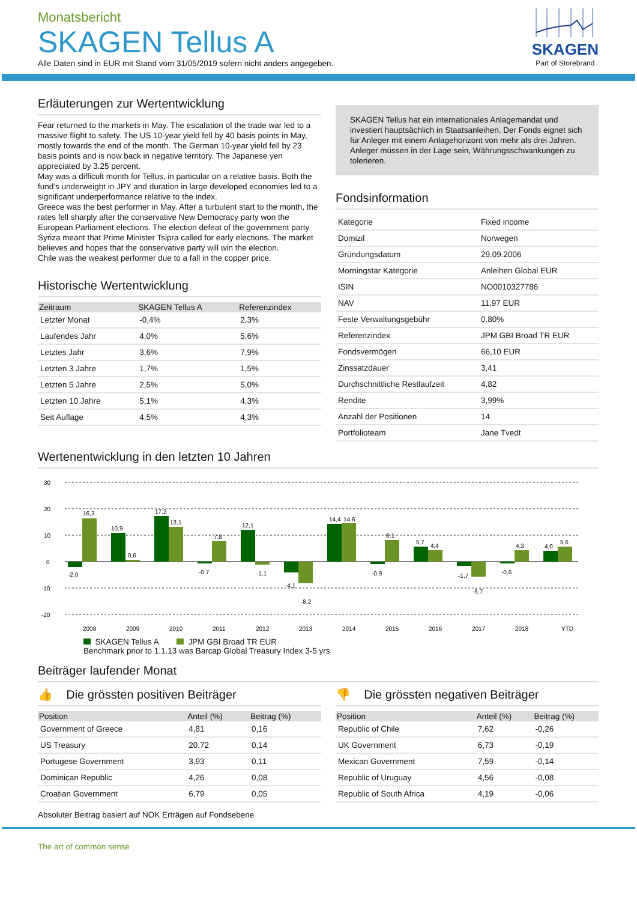SKAGEN
Part of Storebrand
Monatsbericht
SKAGEN Tellus A
Alle Daten sind in EUR mit Stand vom 31/05/2019 sofern nicht anders angegeben.
Erläuterungen zur Wertentwicklung
Fear returned to the markets in May. The escalation of the trade war led to a massive flight to safety. The US 10-year yield fell by 40 basis points in May, mostly towards the end of the month. The German 10-year yield fell by 23 basis points and is now back in negative territory. The Japanese yen appreciated by 3.25 percent.
May was a difficult month for Tellus, in particular on a relative basis. Both the fund’s underweight in JPY and duration in large developed economies led to a significant underperformance relative to the index.
Greece was the best performer in May. After a turbulent start to the month, the rates fell sharply after the conservative New Democracy party won the European Parliament elections. The election defeat of the government party Syriza meant that Prime Minister Tsipra called for early elections. The market believes and hopes that the conservative party will win the election.
Chile was the weakest performer due to a fall in the copper price.
Historische Wertentwicklung
| Zeitraum | SKAGEN Tellus A | Referenzindex |
| --- | --- | --- |
| Letzter Monat | -0,4% | 2,3% |
| Laufendes Jahr | 4,0% | 5,6% |
| Letztes Jahr | 3,6% | 7,9% |
| Letzten 3 Jahre | 1,7% | 1,5% |
| Letzten 5 Jahre | 2,5% | 5,0% |
| Letzten 10 Jahre | 5,1% | 4,3% |
| Seit Auflage | 4,5% | 4,3% |
SKAGEN Tellus hat ein internationales Anlagemandat und investiert hauptsächlich in Staatsanleihen. Der Fonds eignet sich für Anleger mit einem Anlagehorizont von mehr als drei Jahren. Anleger müssen in der Lage sein, Währungsschwankungen zu tolerieren.
Fondsinformation
| Kategorie | Fixed income |
| Domizil | Norwegen |
| Gründungsdatum | 29.09.2006 |
| Morningstar Kategorie | Anleihen Global EUR |
| ISIN | NO0010327786 |
| NAV | 11,97 EUR |
| Feste Verwaltungsgebühr | 0.80% |
| Referenzindex | JPM GBI Broad TR EUR |
| Fondsvermögen | 66,10 EUR |
| Zinssatzdauer | 3,41 |
| Durchschnittliche Restlaufzeit | 4,82 |
| Rendite | 3,99% |
| Anzahl der Positionen | 14 |
| Portfolioteam | Jane Tvedt |
Wertenentwicklung in den letzten 10 Jahren
30
20
10
0
-10
-20
16,3
10,9
0,6
17,2
13,1
7,8
12,1
14,4
14,6
8,1
5,7
4,4
4,3
4,0
5,6
-2,0
-0,7
-1,1
-4,1
-8,2
-0,9
-1,7
-5,7
-0,6
2008
2009
2010
2011
2012
2013
2014
2015
2016
2017
2018
YTD
SKAGEN Tellus A JPM GBI Broad TR EUR
Benchmark prior to 1.1.13 was Barcap Global Treasury Index 3-5 yrs
Beiträger laufender Monat
👍 Die grössten positiven Beiträger
| Position | Anteil (%) | Beitrag (%) |
| --- | --- | --- |
| Government of Greece | 4,81 | 0,16 |
| US Treasury | 20,72 | 0,14 |
| Portugese Government | 3,93 | 0,11 |
| Dominican Republic | 4,26 | 0,08 |
| Croatian Government | 6,79 | 0,05 |
👎 Die grössten negativen Beiträger
| Position | Anteil (%) | Beitrag (%) |
| --- | --- | --- |
| Republic of Chile | 7,62 | -0,26 |
| UK Government | 6,73 | -0,19 |
| Mexican Government | 7,59 | -0,14 |
| Republic of Uruguay | 4,56 | -0,08 |
| Republic of South Africa | 4,19 | -0,06 |
Absoluter Beitrag basiert auf NOK Erträgen auf Fondsebene
The art of common sense